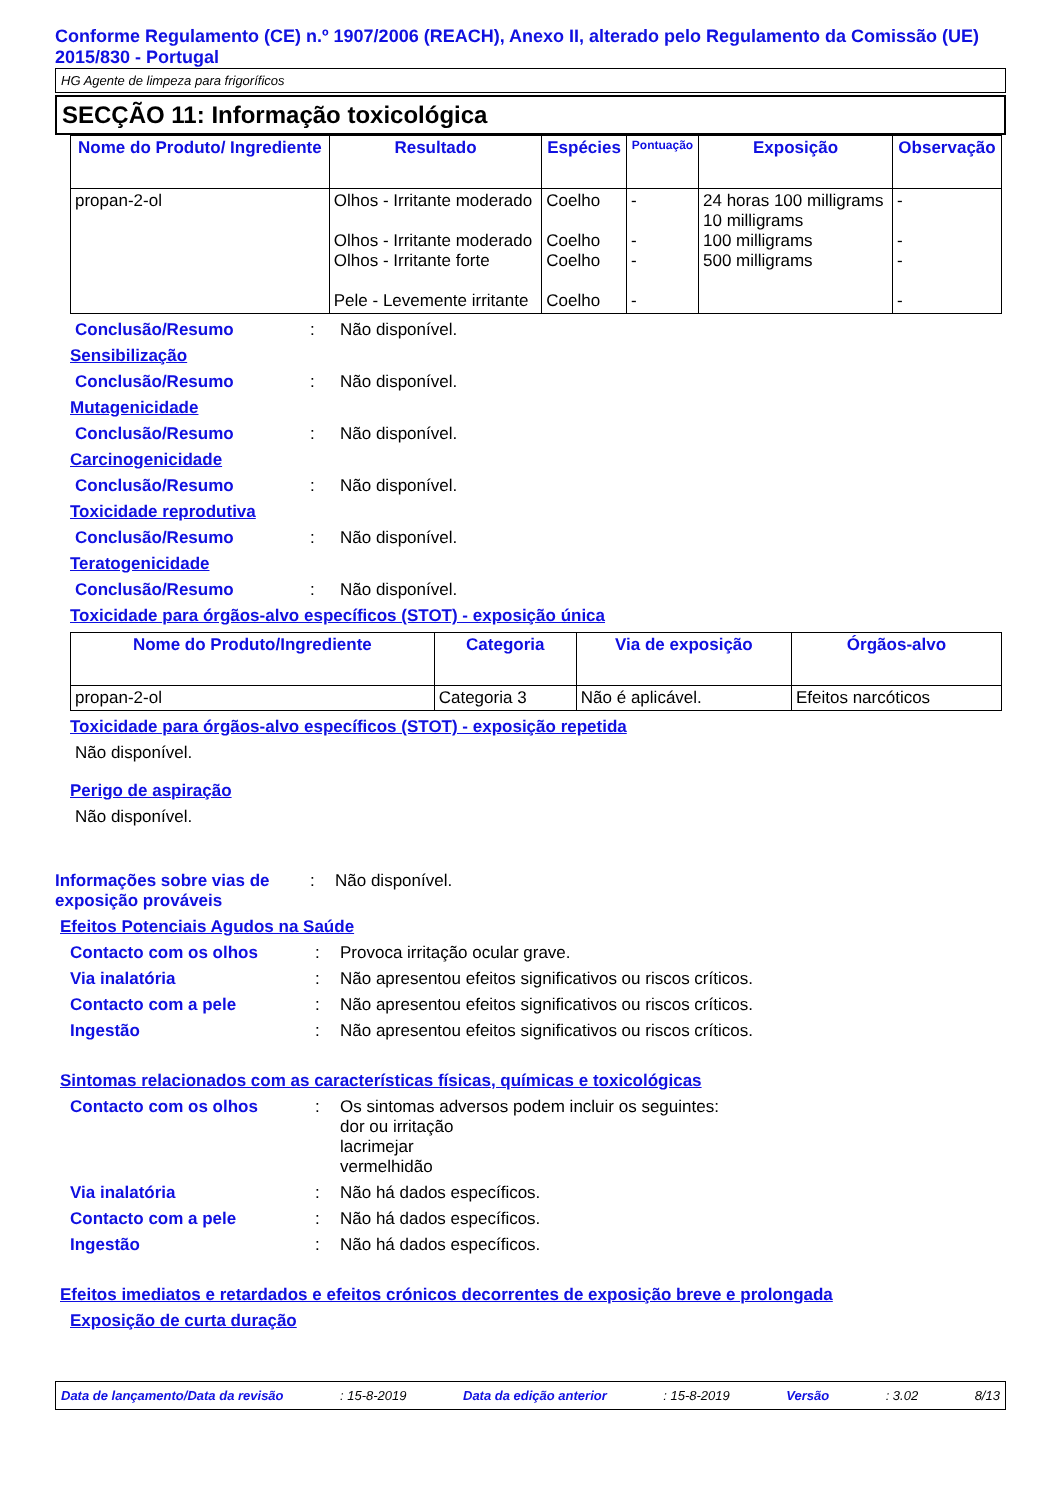Conforme Regulamento (CE) n.º 1907/2006 (REACH), Anexo II, alterado pelo Regulamento da Comissão (UE) 2015/830 - Portugal
HG Agente de limpeza para frigoríficos
SECÇÃO 11: Informação toxicológica
| Nome do Produto/ Ingrediente | Resultado | Espécies | Pontuação | Exposição | Observação |
| --- | --- | --- | --- | --- | --- |
| propan-2-ol | Olhos - Irritante moderado Olhos - Irritante moderado Olhos - Irritante forte Pele - Levemente irritante | Coelho Coelho Coelho Coelho | - - - - | 24 horas 100 milligrams 10 milligrams 100 milligrams 500 milligrams | - - - - |
Conclusão/Resumo: Não disponível.
Sensibilização
Conclusão/Resumo: Não disponível.
Mutagenicidade
Conclusão/Resumo: Não disponível.
Carcinogenicidade
Conclusão/Resumo: Não disponível.
Toxicidade reprodutiva
Conclusão/Resumo: Não disponível.
Teratogenicidade
Conclusão/Resumo: Não disponível.
Toxicidade para órgãos-alvo específicos (STOT) - exposição única
| Nome do Produto/Ingrediente | Categoria | Via de exposição | Órgãos-alvo |
| --- | --- | --- | --- |
| propan-2-ol | Categoria 3 | Não é aplicável. | Efeitos narcóticos |
Toxicidade para órgãos-alvo específicos (STOT) - exposição repetida
Não disponível.
Perigo de aspiração
Não disponível.
Informações sobre vias de exposição prováveis: Não disponível.
Efeitos Potenciais Agudos na Saúde
Contacto com os olhos: Provoca irritação ocular grave.
Via inalatória: Não apresentou efeitos significativos ou riscos críticos.
Contacto com a pele: Não apresentou efeitos significativos ou riscos críticos.
Ingestão: Não apresentou efeitos significativos ou riscos críticos.
Sintomas relacionados com as características físicas, químicas e toxicológicas
Contacto com os olhos: Os sintomas adversos podem incluir os seguintes:
dor ou irritação
lacrimejar
vermelhidão
Via inalatória: Não há dados específicos.
Contacto com a pele: Não há dados específicos.
Ingestão: Não há dados específicos.
Efeitos imediatos e retardados e efeitos crónicos decorrentes de exposição breve e prolongada
Exposição de curta duração
Data de lançamento/Data da revisão: 15-8-2019 Data da edição anterior: 15-8-2019 Versão: 3.02 8/13